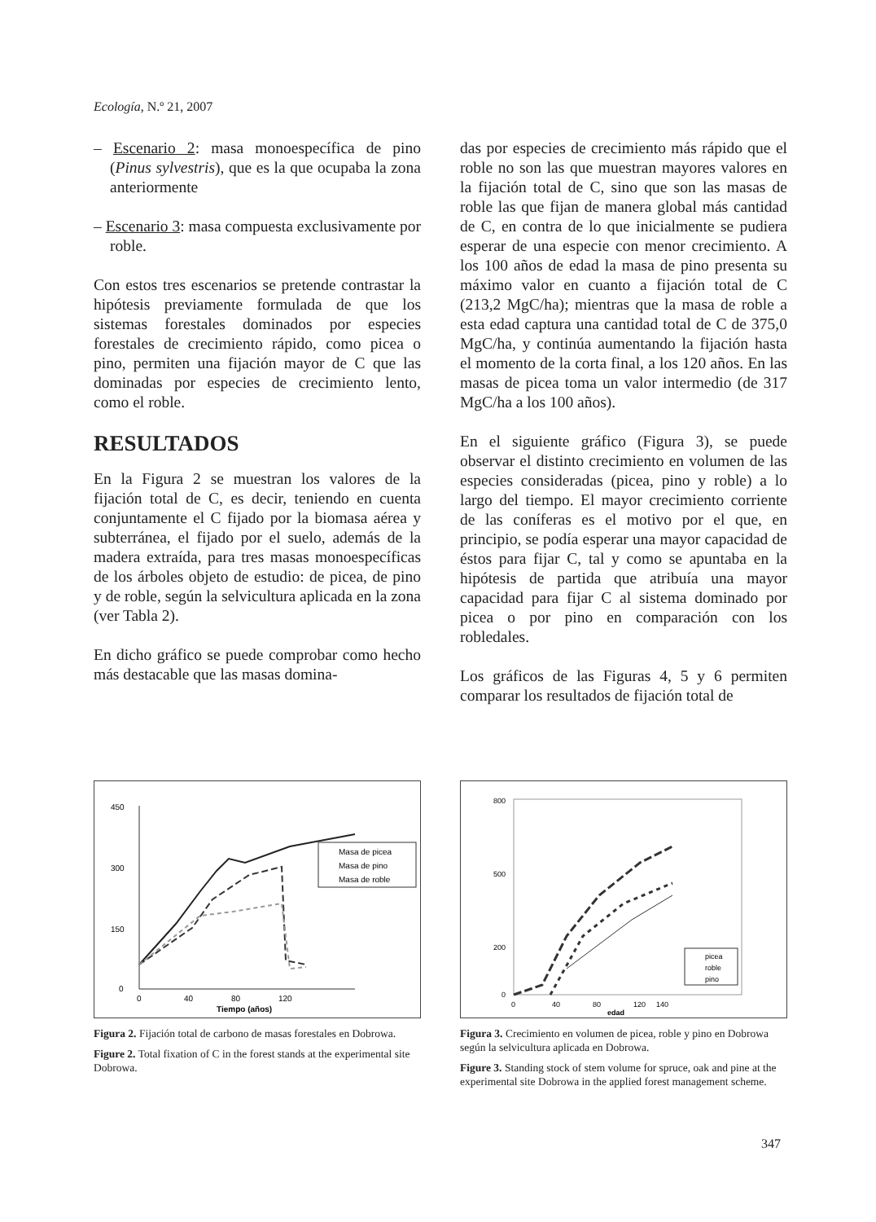Ecología, N.º 21, 2007
– Escenario 2: masa monoespecífica de pino (Pinus sylvestris), que es la que ocupaba la zona anteriormente
– Escenario 3: masa compuesta exclusivamente por roble.
Con estos tres escenarios se pretende contrastar la hipótesis previamente formulada de que los sistemas forestales dominados por especies forestales de crecimiento rápido, como picea o pino, permiten una fijación mayor de C que las dominadas por especies de crecimiento lento, como el roble.
RESULTADOS
En la Figura 2 se muestran los valores de la fijación total de C, es decir, teniendo en cuenta conjuntamente el C fijado por la biomasa aérea y subterránea, el fijado por el suelo, además de la madera extraída, para tres masas monoespecíficas de los árboles objeto de estudio: de picea, de pino y de roble, según la selvicultura aplicada en la zona (ver Tabla 2).
En dicho gráfico se puede comprobar como hecho más destacable que las masas domina-
das por especies de crecimiento más rápido que el roble no son las que muestran mayores valores en la fijación total de C, sino que son las masas de roble las que fijan de manera global más cantidad de C, en contra de lo que inicialmente se pudiera esperar de una especie con menor crecimiento. A los 100 años de edad la masa de pino presenta su máximo valor en cuanto a fijación total de C (213,2 MgC/ha); mientras que la masa de roble a esta edad captura una cantidad total de C de 375,0 MgC/ha, y continúa aumentando la fijación hasta el momento de la corta final, a los 120 años. En las masas de picea toma un valor intermedio (de 317 MgC/ha a los 100 años).
En el siguiente gráfico (Figura 3), se puede observar el distinto crecimiento en volumen de las especies consideradas (picea, pino y roble) a lo largo del tiempo. El mayor crecimiento corriente de las coníferas es el motivo por el que, en principio, se podía esperar una mayor capacidad de éstos para fijar C, tal y como se apuntaba en la hipótesis de partida que atribuía una mayor capacidad para fijar C al sistema dominado por picea o por pino en comparación con los robledales.
Los gráficos de las Figuras 4, 5 y 6 permiten comparar los resultados de fijación total de
450
300
150
0
0
40
80
120
Tiempo (años)
Masa de picea
Masa de pino
Masa de roble
Figura 2. Fijación total de carbono de masas forestales en Dobrowa.
Figure 2. Total fixation of C in the forest stands at the experimental site Dobrowa.
800
500
200
0
0
40
80
120
140
edad
picea
roble
pino
Figura 3. Crecimiento en volumen de picea, roble y pino en Dobrowa según la selvicultura aplicada en Dobrowa.
Figure 3. Standing stock of stem volume for spruce, oak and pine at the experimental site Dobrowa in the applied forest management scheme.
347